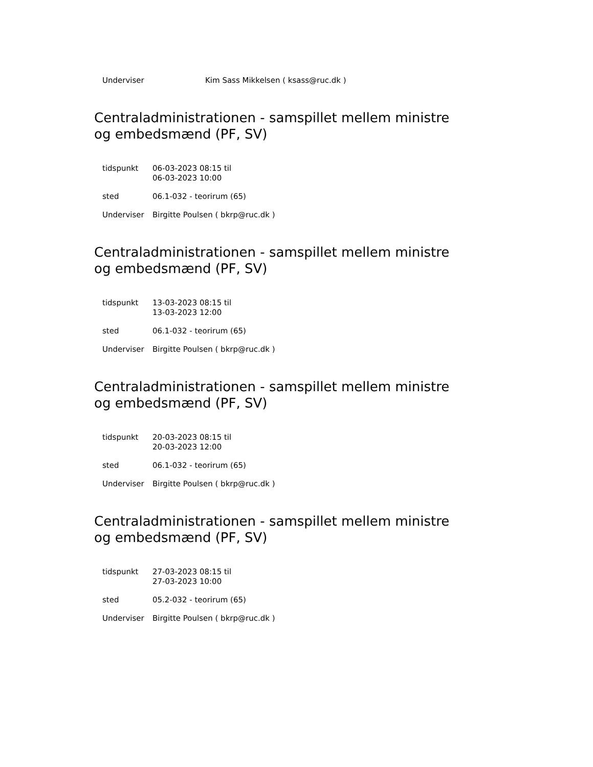| Underviser | Kim Sass Mikkelsen ( ksass@ruc.dk ) |
Centraladministrationen - samspillet mellem ministre og embedsmænd (PF, SV)
| tidspunkt | 06-03-2023 08:15 til 06-03-2023 10:00 |
| sted | 06.1-032 - teorirum (65) |
| Underviser | Birgitte Poulsen ( bkrp@ruc.dk ) |
Centraladministrationen - samspillet mellem ministre og embedsmænd (PF, SV)
| tidspunkt | 13-03-2023 08:15 til 13-03-2023 12:00 |
| sted | 06.1-032 - teorirum (65) |
| Underviser | Birgitte Poulsen ( bkrp@ruc.dk ) |
Centraladministrationen - samspillet mellem ministre og embedsmænd (PF, SV)
| tidspunkt | 20-03-2023 08:15 til 20-03-2023 12:00 |
| sted | 06.1-032 - teorirum (65) |
| Underviser | Birgitte Poulsen ( bkrp@ruc.dk ) |
Centraladministrationen - samspillet mellem ministre og embedsmænd (PF, SV)
| tidspunkt | 27-03-2023 08:15 til 27-03-2023 10:00 |
| sted | 05.2-032 - teorirum (65) |
| Underviser | Birgitte Poulsen ( bkrp@ruc.dk ) |